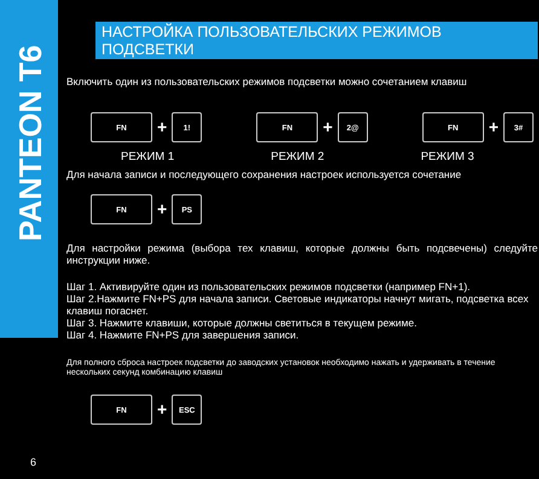PANTEON T6
НАСТРОЙКА ПОЛЬЗОВАТЕЛЬСКИХ РЕЖИМОВ ПОДСВЕТКИ
Включить один из пользовательских режимов подсветки можно сочетанием клавиш
FN
+
1!
FN
+
2@
FN
+
3#
РЕЖИМ 1 РЕЖИМ 2 РЕЖИМ 3
Для начала записи и последующего сохранения настроек используется сочетание
FN
+
PS
Для настройки режима (выбора тех клавиш, которые должны быть подсвечены) следуйте инструкции ниже.
Шаг 1. Активируйте один из пользовательских режимов подсветки (например FN+1).
Шаг 2.Нажмите FN+PS для начала записи. Световые индикаторы начнут мигать, подсветка всех клавиш погаснет.
Шаг 3. Нажмите клавиши, которые должны светиться в текущем режиме.
Шаг 4. Нажмите FN+PS для завершения записи.
Для полного сброса настроек подсветки до заводских установок необходимо нажать и удерживать в течение нескольких секунд комбинацию клавиш
FN
+
ESC
6